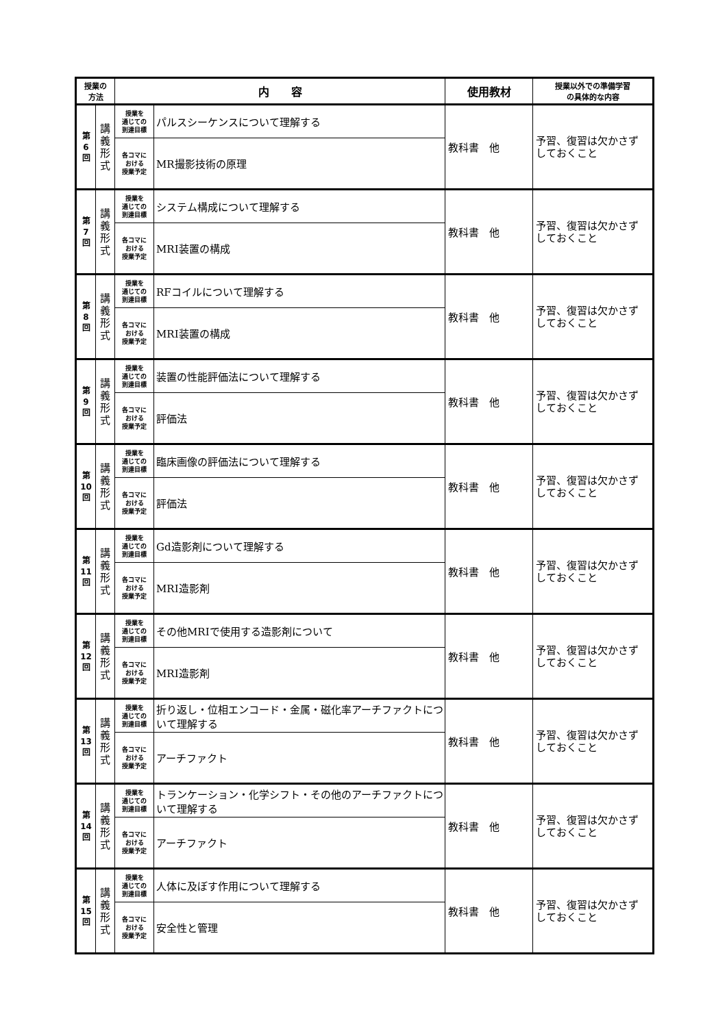| 授業の 方法 | | 内 容 | | 使用教材 | 授業以外での準備学習 の具体的な内容 |
| --- | --- | --- | --- | --- | --- |
| 第 6 回 | 講 義 形 式 | 授業を 通じての 到達目標 | パルスシーケンスについて理解する | 教科書 他 | 予習、復習は欠かさず しておくこと |
| | | 各コマに おける 授業予定 | MR撮影技術の原理 | | |
| 第 7 回 | 講 義 形 式 | 授業を 通じての 到達目標 | システム構成について理解する | 教科書 他 | 予習、復習は欠かさず しておくこと |
| | | 各コマに おける 授業予定 | MRI装置の構成 | | |
| 第 8 回 | 講 義 形 式 | 授業を 通じての 到達目標 | RFコイルについて理解する | 教科書 他 | 予習、復習は欠かさず しておくこと |
| | | 各コマに おける 授業予定 | MRI装置の構成 | | |
| 第 9 回 | 講 義 形 式 | 授業を 通じての 到達目標 | 装置の性能評価法について理解する | 教科書 他 | 予習、復習は欠かさず しておくこと |
| | | 各コマに おける 授業予定 | 評価法 | | |
| 第 10 回 | 講 義 形 式 | 授業を 通じての 到達目標 | 臨床画像の評価法について理解する | 教科書 他 | 予習、復習は欠かさず しておくこと |
| | | 各コマに おける 授業予定 | 評価法 | | |
| 第 11 回 | 講 義 形 式 | 授業を 通じての 到達目標 | Gd造影剤について理解する | 教科書 他 | 予習、復習は欠かさず しておくこと |
| | | 各コマに おける 授業予定 | MRI造影剤 | | |
| 第 12 回 | 講 義 形 式 | 授業を 通じての 到達目標 | その他MRIで使用する造影剤について | 教科書 他 | 予習、復習は欠かさず しておくこと |
| | | 各コマに おける 授業予定 | MRI造影剤 | | |
| 第 13 回 | 講 義 形 式 | 授業を 通じての 到達目標 | 折り返し・位相エンコード・金属・磁化率アーチファクトについて理解する | 教科書 他 | 予習、復習は欠かさず しておくこと |
| | | 各コマに おける 授業予定 | アーチファクト | | |
| 第 14 回 | 講 義 形 式 | 授業を 通じての 到達目標 | トランケーション・化学シフト・その他のアーチファクトについて理解する | 教科書 他 | 予習、復習は欠かさず しておくこと |
| | | 各コマに おける 授業予定 | アーチファクト | | |
| 第 15 回 | 講 義 形 式 | 授業を 通じての 到達目標 | 人体に及ぼす作用について理解する | 教科書 他 | 予習、復習は欠かさず しておくこと |
| | | 各コマに おける 授業予定 | 安全性と管理 | | |